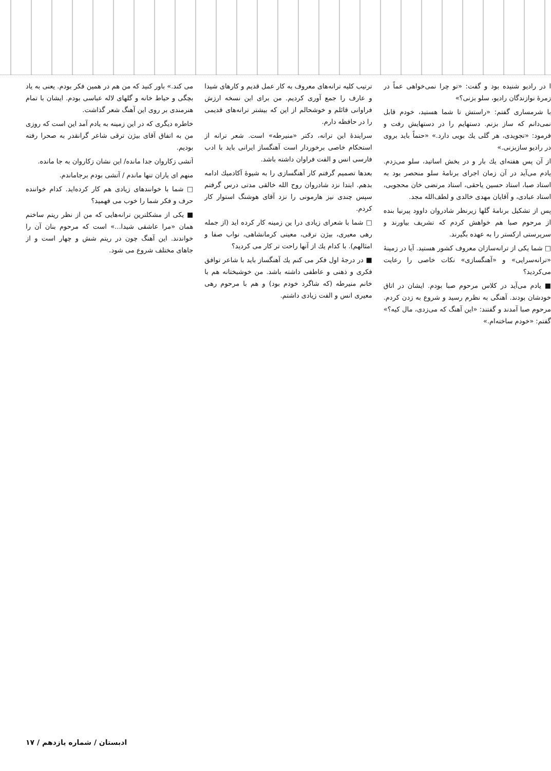ا در رادیو شنیده بود و گفت: «تو چرا نمی‌خواهی عماً در زمرهٔ نوازندگان رادیو، سلو بزنی؟»
با شرمساری گفتم: «راستش تا شما هستید، خودم قابل نمی‌دانم که ساز بزنم. دستهایم را در دستهایش رفت و فرمود: «تجویدی، هر گلی یك بویی دارد.» «حتماً باید بروی در رادیو سازبزنی.»
از آن پس هفته‌ای یك بار و در بخش اساتید، سلو می‌زدم. یادم می‌آید در آن زمان اجرای برنامهٔ سلو منحصر بود به استاد صبا، استاد حسین یاحقی، استاد مرتضی خان محجوبی، استاد عبادی، و آقایان مهدی خالدی و لطف‌الله مجد.
پس از تشکیل برنامهٔ گلها زیرنظر شادروان داوود پیرنیا بنده از مرحوم صبا هم خواهش کردم که تشریف بیاورند و سرپرستی ارکستر را به عهده بگیرند.
□ شما یکی از ترانه‌سازان معروف کشور هستید. آیا در زمینهٔ «ترانه‌سرایی» و «آهنگسازی» نکات خاصی را رعایت می‌کردید؟
■ یادم می‌آید در کلاس مرحوم صبا بودم. ایشان در اتاق خودشان بودند. آهنگی به نظرم رسید و شروع به زدن کردم. مرحوم صبا آمدند و گفتند: «این آهنگ که می‌زدی، مال کیه؟» گفتم: «خودم ساخته‌ام.»
ترتیب کلیه ترانه‌های معروف به کار عمل قدیم و کارهای شیدا و عارف را جمع آوری کردیم. من برای این نسخه ارزش فراوانی قائلم و خوشحالم از این که بیشتر ترانه‌های قدیمی را در حافظه دارم.
سرایندهٔ این ترانه، دکتر «منیرطه» است. شعر ترانه از استحکام خاصی برخوردار است آهنگساز ایرانی باید با ادب فارسی انس و الفت فراوان داشته باشد.
بعدها تصمیم گرفتم کار آهنگسازی را به شیوهٔ آکادمیك ادامه بدهم. ابتدا نزد شادروان روح الله خالقی مدتی درس گرفتم سپس چندی نیز هارمونی را نزد آقای هوشنگ استوار کار کردم.
□ شما با شعرای زیادی درا ین زمینه کار کرده اید (از جمله رهی معیری، بیژن ترقی، معینی کرمانشاهی، نواب صفا و امثالهم). با کدام یك از آنها راحت تر کار می کردید؟
■ در درجهٔ اول فکر می کنم یك آهنگساز باید با شاعر توافق فکری و ذهنی و عاطفی داشته باشد. من خوشبختانه هم با خانم منیرطه (که شاگرد خودم بود) و هم با مرحوم رهی معیری انس و الفت زیادی داشتم.
می کند.» باور کنید که من هم در همین فکر بودم. یعنی به یاد بچگی و حیاط خانه و گلهای لاله عباسی بودم. ایشان با تمام هنرمندی بر روی این آهنگ شعر گذاشت.
خاطره دیگری که در این زمینه به یادم آمد این است که روزی من به اتفاق آقای بیژن ترقی شاعر گرانقدر به صحرا رفته بودیم.
آتشی زکاروان جدا مانده/ این نشان زکاروان به جا مانده.
منهم ای یاران تنها ماندم / آتشی بودم برجاماندم.
□ شما با خوانندهای زیادی هم کار کرده‌اید. کدام خواننده حرف و فکر شما را خوب می فهمید؟
■ یکی از مشکلترین ترانه‌هایی که من از نظر ریتم ساختم همان «مرا عاشقی شیدا...» است که مرحوم بنان آن را خواندند. این آهنگ چون در ریتم شش و چهار است و از جاهای مختلف شروع می شود.
ادبستان / شماره یازدهم / ۱۷